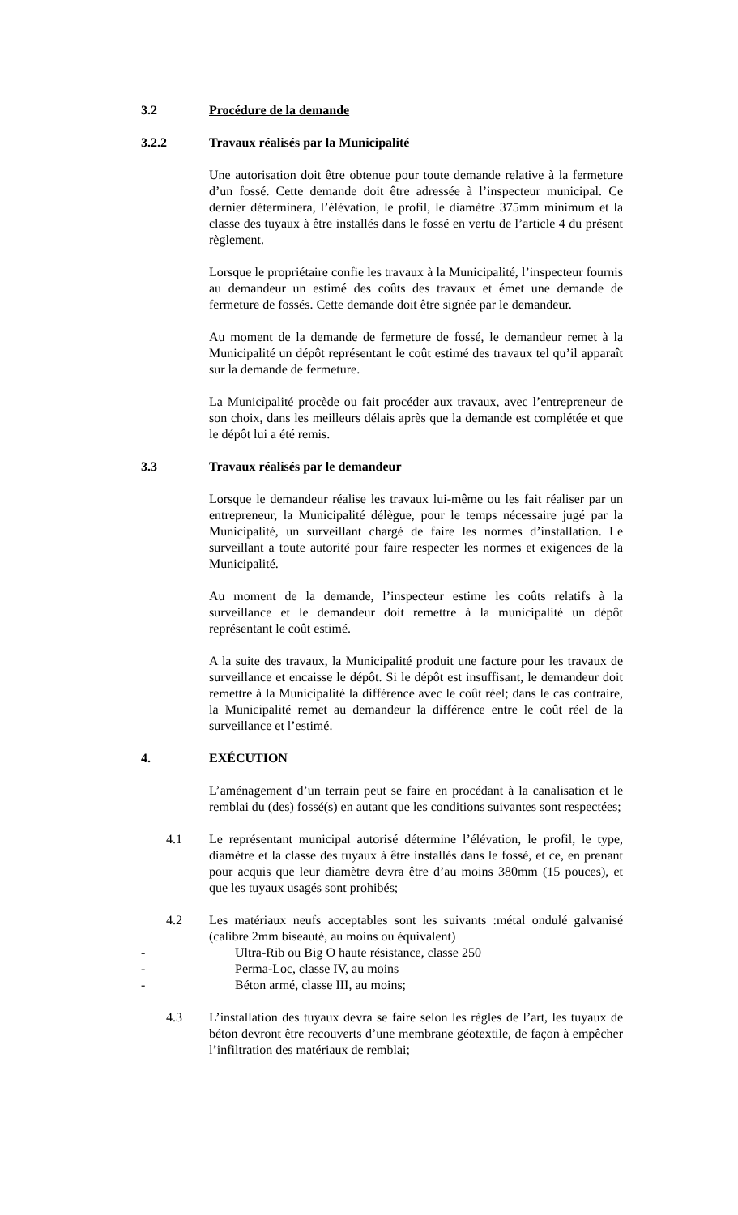3.2 Procédure de la demande
3.2.2 Travaux réalisés par la Municipalité
Une autorisation doit être obtenue pour toute demande relative à la fermeture d’un fossé. Cette demande doit être adressée à l’inspecteur municipal. Ce dernier déterminera, l’élévation, le profil, le diamètre 375mm minimum et la classe des tuyaux à être installés dans le fossé en vertu de l’article 4 du présent règlement.
Lorsque le propriétaire confie les travaux à la Municipalité, l’inspecteur fournis au demandeur un estimé des coûts des travaux et émet une demande de fermeture de fossés. Cette demande doit être signée par le demandeur.
Au moment de la demande de fermeture de fossé, le demandeur remet à la Municipalité un dépôt représentant le coût estimé des travaux tel qu’il apparaît sur la demande de fermeture.
La Municipalité procède ou fait procéder aux travaux, avec l’entrepreneur de son choix, dans les meilleurs délais après que la demande est complétée et que le dépôt lui a été remis.
3.3 Travaux réalisés par le demandeur
Lorsque le demandeur réalise les travaux lui-même ou les fait réaliser par un entrepreneur, la Municipalité délègue, pour le temps nécessaire jugé par la Municipalité, un surveillant chargé de faire les normes d’installation. Le surveillant a toute autorité pour faire respecter les normes et exigences de la Municipalité.
Au moment de la demande, l’inspecteur estime les coûts relatifs à la surveillance et le demandeur doit remettre à la municipalité un dépôt représentant le coût estimé.
A la suite des travaux, la Municipalité produit une facture pour les travaux de surveillance et encaisse le dépôt. Si le dépôt est insuffisant, le demandeur doit remettre à la Municipalité la différence avec le coût réel; dans le cas contraire, la Municipalité remet au demandeur la différence entre le coût réel de la surveillance et l’estimé.
4. EXÉCUTION
L’aménagement d’un terrain peut se faire en procédant à la canalisation et le remblai du (des) fossé(s) en autant que les conditions suivantes sont respectées;
4.1 Le représentant municipal autorisé détermine l’élévation, le profil, le type, diamètre et la classe des tuyaux à être installés dans le fossé, et ce, en prenant pour acquis que leur diamètre devra être d’au moins 380mm (15 pouces), et que les tuyaux usagés sont prohibés;
4.2 Les matériaux neufs acceptables sont les suivants :métal ondulé galvanisé (calibre 2mm biseauté, au moins ou équivalent)
- Ultra-Rib ou Big O haute résistance, classe 250
- Perma-Loc, classe IV, au moins
- Béton armé, classe III, au moins;
4.3 L’installation des tuyaux devra se faire selon les règles de l’art, les tuyaux de béton devront être recouverts d’une membrane géotextile, de façon à empêcher l’infiltration des matériaux de remblai;